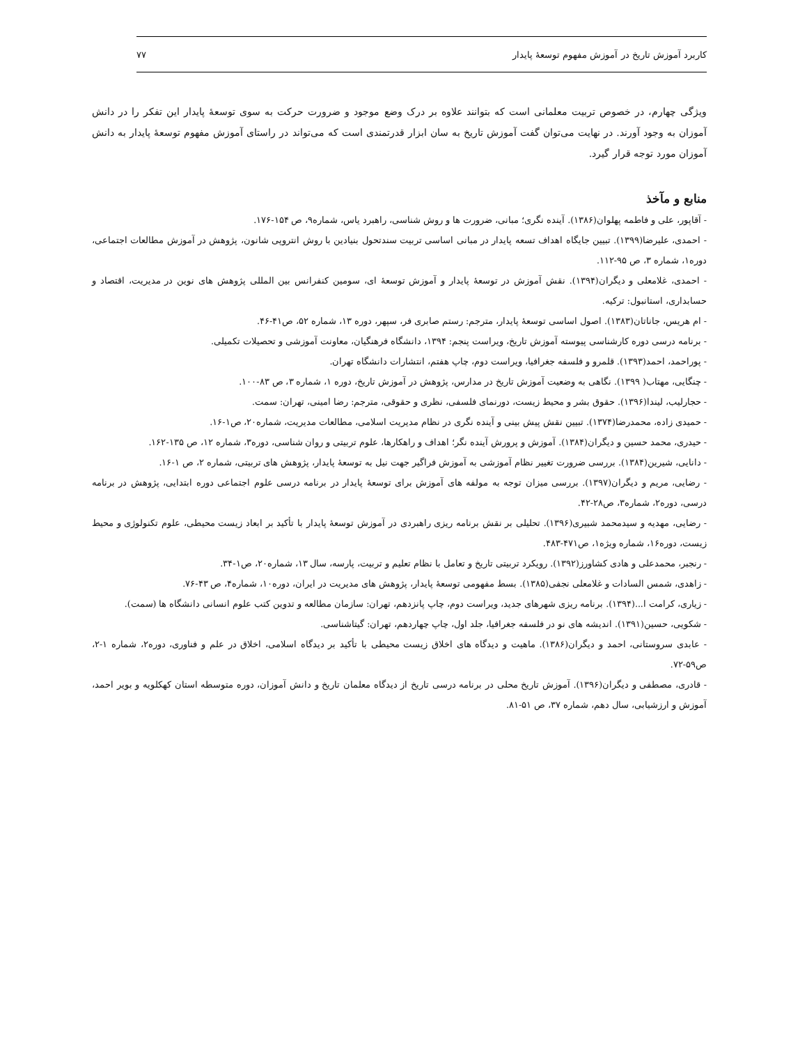کاربرد آموزش تاریخ در آموزش مفهوم توسعهٔ پایدار ۷۷
ویژگی چهارم، در خصوص تربیت معلمانی است که بتوانند علاوه بر درک وضع موجود و ضرورت حرکت به سوی توسعهٔ پایدار این تفکر را در دانش آموزان به وجود آورند. در نهایت می‌توان گفت آموزش تاریخ به سان ابزار قدرتمندی است که می‌تواند در راستای آموزش مفهوم توسعهٔ پایدار به دانش آموزان مورد توجه قرار گیرد.
منابع و مآخذ
- آقاپور، علی و فاطمه پهلوان(۱۳۸۶). آینده نگری؛ مبانی، ضرورت ها و روش شناسی، راهبرد یاس، شماره۹، ص ۱۵۴-۱۷۶.
- احمدی، علیرضا(۱۳۹۹). تبیین جایگاه اهداف تسعه پایدار در مبانی اساسی تربیت سندتحول بنیادین با روش انتروپی شانون، پژوهش در آموزش مطالعات اجتماعی، دوره۱، شماره ۳، ص ۹۵-۱۱۲.
- احمدی، غلامعلی و دیگران(۱۳۹۴). نقش آموزش در توسعهٔ پایدار و آموزش توسعهٔ ای، سومین کنفرانس بین المللی پژوهش های نوین در مدیریت، اقتصاد و حسابداری، استانبول: ترکیه.
- ام هریس، جاناتان(۱۳۸۳). اصول اساسی توسعهٔ پایدار، مترجم: رستم صابری فر، سپهر، دوره ۱۳، شماره ۵۲، ص۴۱-۴۶.
- برنامه درسی دوره کارشناسی پیوسته آموزش تاریخ، ویراست پنجم: ۱۳۹۴، دانشگاه فرهنگیان، معاونت آموزشی و تحصیلات تکمیلی.
- پوراحمد، احمد(۱۳۹۳). قلمرو و فلسفه جغرافیا، ویراست دوم، چاپ هفتم، انتشارات دانشگاه تهران.
- چنگایی، مهتاب( ۱۳۹۹). نگاهی به وضعیت آموزش تاریخ در مدارس، پژوهش در آموزش تاریخ، دوره ۱، شماره ۳، ص ۸۳-۱۰۰.
- حجارلیب، لیندا(۱۳۹۶). حقوق بشر و محیط زیست، دورنمای فلسفی، نظری و حقوقی، مترجم: رضا امینی، تهران: سمت.
- حمیدی زاده، محمدرضا(۱۳۷۴). تبیین نقش پیش بینی و آینده نگری در نظام مدیریت اسلامی، مطالعات مدیریت، شماره۲۰، ص۱-۱۶.
- حیدری، محمد حسین و دیگران(۱۳۸۴). آموزش و پرورش آینده نگر؛ اهداف و راهکارها، علوم تربیتی و روان شناسی، دوره۳، شماره ۱۲، ص ۱۳۵-۱۶۲.
- دانایی، شیرین(۱۳۸۴). بررسی ضرورت تغییر نظام آموزشی به آموزش فراگیر جهت نیل به توسعهٔ پایدار، پژوهش های تربیتی، شماره ۲، ص ۱-۱۶.
- رضایی، مریم و دیگران(۱۳۹۷). بررسی میزان توجه به مولفه های آموزش برای توسعهٔ پایدار در برنامه درسی علوم اجتماعی دوره ابتدایی، پژوهش در برنامه درسی، دوره۲، شماره۳، ص۲۸-۴۲.
- رضایی، مهدیه و سیدمحمد شبیری(۱۳۹۶). تحلیلی بر نقش برنامه ریزی راهبردی در آموزش توسعهٔ پایدار با تأکید بر ابعاد زیست محیطی، علوم تکنولوژی و محیط زیست، دوره۱۶، شماره ویژه۱، ص۴۷۱-۴۸۳.
- رنجبر، محمدعلی و هادی کشاورز(۱۳۹۲). رویکرد تربیتی تاریخ و تعامل با نظام تعلیم و تربیت، پارسه، سال ۱۳، شماره۲۰، ص۱-۳۴.
- زاهدی، شمس السادات و غلامعلی نجفی(۱۳۸۵). بسط مفهومی توسعهٔ پایدار، پژوهش های مدیریت در ایران، دوره۱۰، شماره۴، ص ۴۳-۷۶.
- زیاری، کرامت ا...(۱۳۹۴). برنامه ریزی شهرهای جدید، ویراست دوم، چاپ پانزدهم، تهران: سازمان مطالعه و تدوین کتب علوم انسانی دانشگاه ها (سمت).
- شکویی، حسین(۱۳۹۱). اندیشه های نو در فلسفه جغرافیا، جلد اول، چاپ چهاردهم، تهران: گیتاشناسی.
- عابدی سروستانی، احمد و دیگران(۱۳۸۶). ماهیت و دیدگاه های اخلاق زیست محیطی با تأکید بر دیدگاه اسلامی، اخلاق در علم و فناوری، دوره۲، شماره ۱-۲، ص۵۹-۷۲.
- قادری، مصطفی و دیگران(۱۳۹۶). آموزش تاریخ محلی در برنامه درسی تاریخ از دیدگاه معلمان تاریخ و دانش آموزان، دوره متوسطه استان کهکلویه و بویر احمد، آموزش و ارزشیابی، سال دهم، شماره ۳۷، ص ۵۱-۸۱.